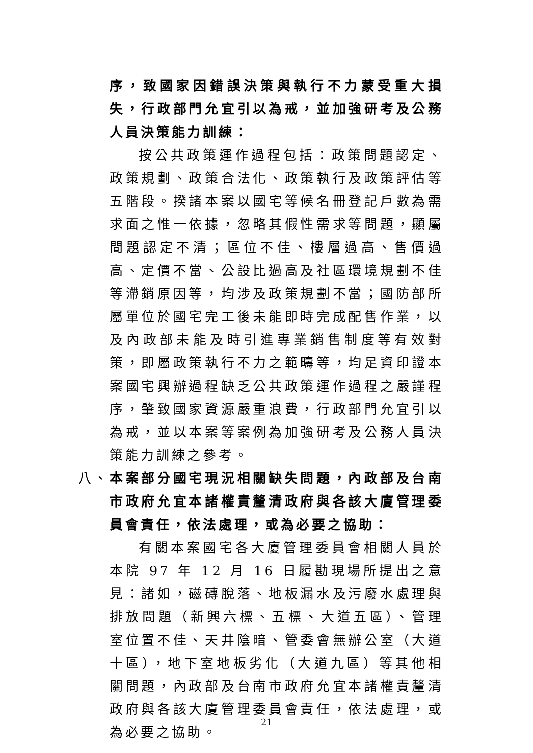序，致國家因錯誤決策與執行不力蒙受重大損失，行政部門允宜引以為戒，並加強研考及公務人員決策能力訓練：
按公共政策運作過程包括：政策問題認定、政策規劃、政策合法化、政策執行及政策評估等五階段。揆諸本案以國宅等候名冊登記戶數為需求面之惟一依據，忽略其假性需求等問題，顯屬問題認定不清；區位不佳、樓層過高、售價過高、定價不當、公設比過高及社區環境規劃不佳等滯銷原因等，均涉及政策規劃不當；國防部所屬單位於國宅完工後未能即時完成配售作業，以及內政部未能及時引進專業銷售制度等有效對策，即屬政策執行不力之範疇等，均足資印證本案國宅興辦過程缺乏公共政策運作過程之嚴謹程序，肇致國家資源嚴重浪費，行政部門允宜引以為戒，並以本案等案例為加強研考及公務人員決策能力訓練之參考。
八、 本案部分國宅現況相關缺失問題，內政部及台南市政府允宜本諸權責釐清政府與各該大廈管理委員會責任，依法處理，或為必要之協助：
有關本案國宅各大廈管理委員會相關人員於本院 97 年 12 月 16 日履勘現場所提出之意見：諸如，磁磚脫落、地板漏水及污廢水處理與排放問題（新興六標、五標、大道五區）、管理室位置不佳、天井陰暗、管委會無辦公室（大道十區），地下室地板劣化（大道九區）等其他相關問題，內政部及台南市政府允宜本諸權責釐清政府與各該大廈管理委員會責任，依法處理，或為必要之協助。
21